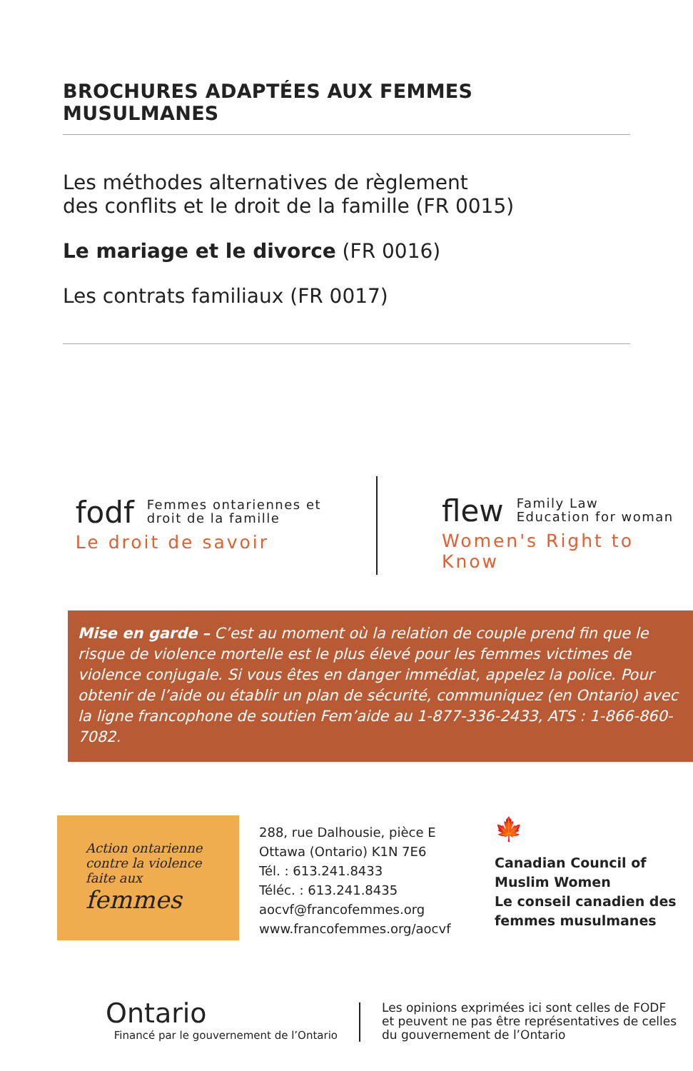BROCHURES ADAPTÉES AUX FEMMES MUSULMANES
Les méthodes alternatives de règlement
des conflits et le droit de la famille (FR 0015)
Le mariage et le divorce (FR 0016)
Les contrats familiaux (FR 0017)
fodf Femmes ontariennes et
droit de la famille
Le droit de savoir
flew Family Law
Education for woman
Women's Right to Know
Mise en garde – C’est au moment où la relation de couple prend fin que le risque de violence mortelle est le plus élevé pour les femmes victimes de violence conjugale. Si vous êtes en danger immédiat, appelez la police. Pour obtenir de l’aide ou établir un plan de sécurité, communiquez (en Ontario) avec la ligne francophone de soutien Fem’aide au 1-877-336-2433, ATS : 1-866-860-7082.
Action ontarienne
contre la violence
faite aux
femmes
288, rue Dalhousie, pièce E
Ottawa (Ontario) K1N 7E6
Tél. : 613.241.8433
Téléc. : 613.241.8435
aocvf@francofemmes.org
www.francofemmes.org/aocvf
🍁
Canadian Council of
Muslim Women
Le conseil canadien des
femmes musulmanes
Ontario
Financé par le gouvernement de l’Ontario
Les opinions exprimées ici sont celles de FODF
et peuvent ne pas être représentatives de celles
du gouvernement de l’Ontario